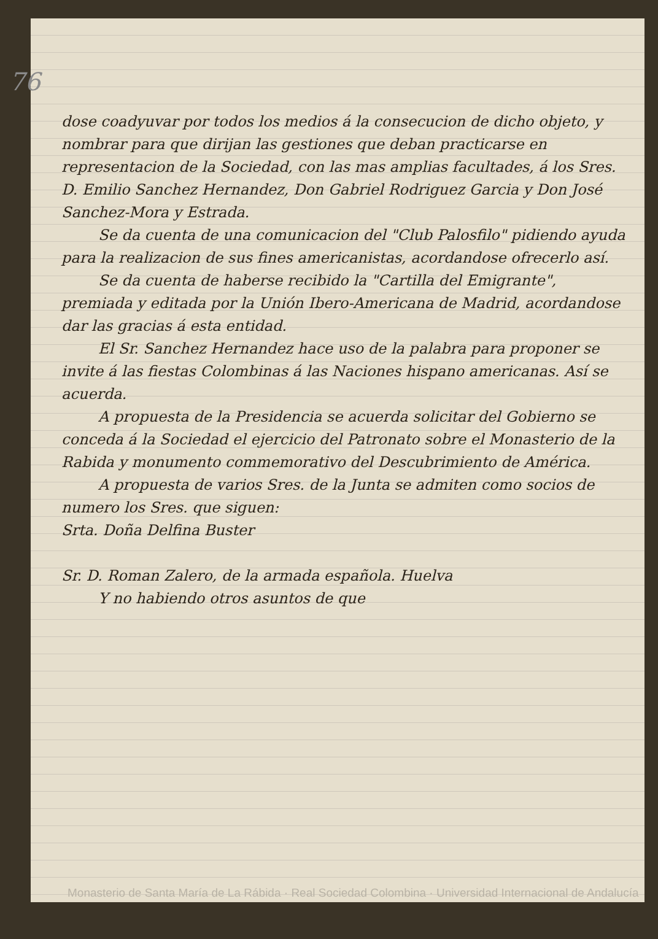76
dose coadyuvar por todos los medios á la consecucion de dicho objeto, y nombrar para que dirijan las gestiones que deban practicarse en representacion de la Sociedad, con las mas amplias facultades, á los Sres. D. Emilio Sanchez Hernandez, Don Gabriel Rodriguez Garcia y Don José Sanchez-Mora y Estrada.
Se da cuenta de una comunicacion del "Club Palosfilo" pidiendo ayuda para la realizacion de sus fines americanistas, acordandose ofrecerlo así.
Se da cuenta de haberse recibido la "Cartilla del Emigrante", premiada y editada por la Unión Ibero-Americana de Madrid, acordandose dar las gracias á esta entidad.
El Sr. Sanchez Hernandez hace uso de la palabra para proponer se invite á las fiestas Colombinas á las Naciones hispano americanas. Así se acuerda.
A propuesta de la Presidencia se acuerda solicitar del Gobierno se conceda á la Sociedad el ejercicio del Patronato sobre el Monasterio de la Rabida y monumento commemorativo del Descubrimiento de América.
A propuesta de varios Sres. de la Junta se admiten como socios de numero los Sres. que siguen:
Srta. Doña Delfina Buster
Sr. D. Roman Zalero, de la armada española. Huelva
Y no habiendo otros asuntos de que
Monasterio de Santa María de La Rábida · Real Sociedad Colombina · Universidad Internacional de Andalucía